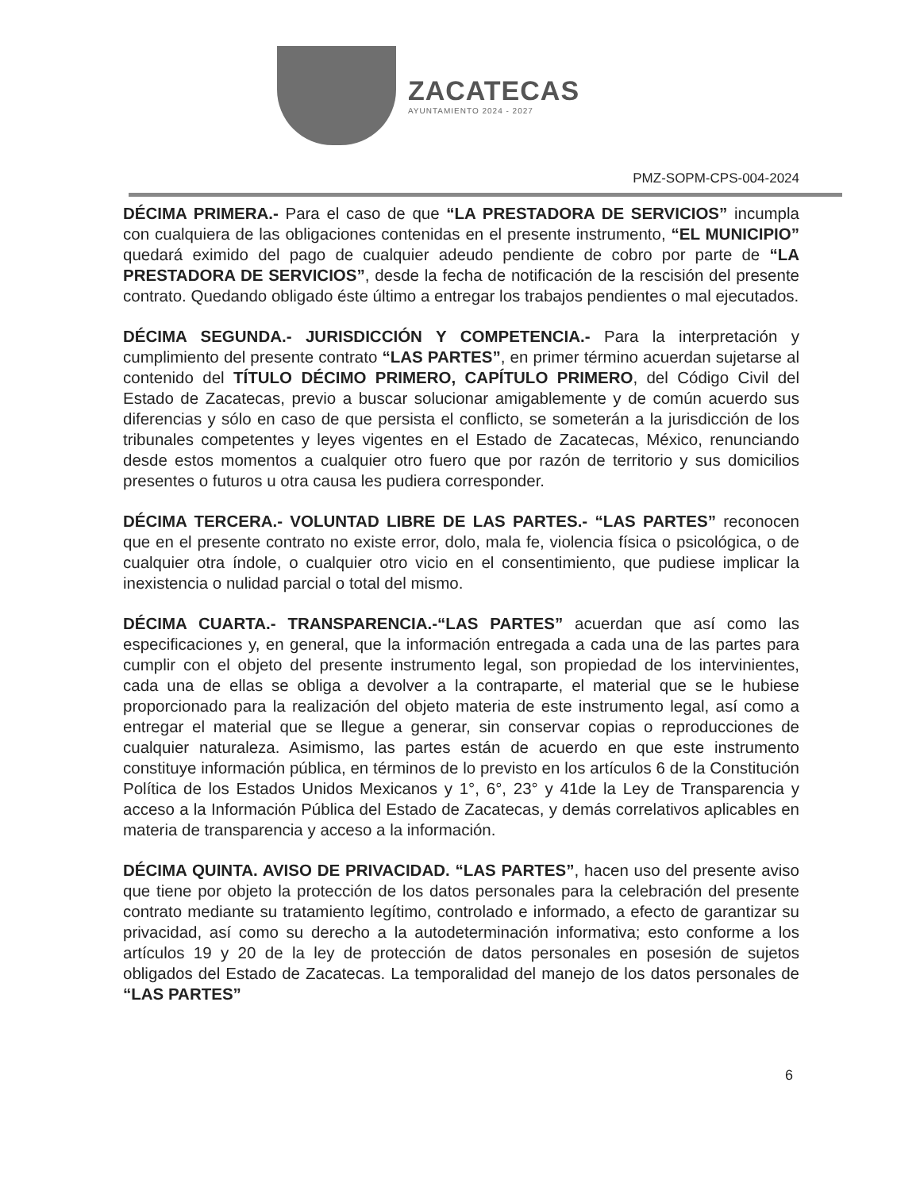ZACATECAS
AYUNTAMIENTO 2024 - 2027
PMZ-SOPM-CPS-004-2024
DÉCIMA PRIMERA.- Para el caso de que “LA PRESTADORA DE SERVICIOS” incumpla con cualquiera de las obligaciones contenidas en el presente instrumento, “EL MUNICIPIO” quedará eximido del pago de cualquier adeudo pendiente de cobro por parte de “LA PRESTADORA DE SERVICIOS”, desde la fecha de notificación de la rescisión del presente contrato. Quedando obligado éste último a entregar los trabajos pendientes o mal ejecutados.
DÉCIMA SEGUNDA.- JURISDICCIÓN Y COMPETENCIA.- Para la interpretación y cumplimiento del presente contrato “LAS PARTES”, en primer término acuerdan sujetarse al contenido del TÍTULO DÉCIMO PRIMERO, CAPÍTULO PRIMERO, del Código Civil del Estado de Zacatecas, previo a buscar solucionar amigablemente y de común acuerdo sus diferencias y sólo en caso de que persista el conflicto, se someterán a la jurisdicción de los tribunales competentes y leyes vigentes en el Estado de Zacatecas, México, renunciando desde estos momentos a cualquier otro fuero que por razón de territorio y sus domicilios presentes o futuros u otra causa les pudiera corresponder.
DÉCIMA TERCERA.- VOLUNTAD LIBRE DE LAS PARTES.- “LAS PARTES” reconocen que en el presente contrato no existe error, dolo, mala fe, violencia física o psicológica, o de cualquier otra índole, o cualquier otro vicio en el consentimiento, que pudiese implicar la inexistencia o nulidad parcial o total del mismo.
DÉCIMA CUARTA.- TRANSPARENCIA.-“LAS PARTES” acuerdan que así como las especificaciones y, en general, que la información entregada a cada una de las partes para cumplir con el objeto del presente instrumento legal, son propiedad de los intervinientes, cada una de ellas se obliga a devolver a la contraparte, el material que se le hubiese proporcionado para la realización del objeto materia de este instrumento legal, así como a entregar el material que se llegue a generar, sin conservar copias o reproducciones de cualquier naturaleza. Asimismo, las partes están de acuerdo en que este instrumento constituye información pública, en términos de lo previsto en los artículos 6 de la Constitución Política de los Estados Unidos Mexicanos y 1°, 6°, 23° y 41de la Ley de Transparencia y acceso a la Información Pública del Estado de Zacatecas, y demás correlativos aplicables en materia de transparencia y acceso a la información.
DÉCIMA QUINTA. AVISO DE PRIVACIDAD. “LAS PARTES”, hacen uso del presente aviso que tiene por objeto la protección de los datos personales para la celebración del presente contrato mediante su tratamiento legítimo, controlado e informado, a efecto de garantizar su privacidad, así como su derecho a la autodeterminación informativa; esto conforme a los artículos 19 y 20 de la ley de protección de datos personales en posesión de sujetos obligados del Estado de Zacatecas. La temporalidad del manejo de los datos personales de “LAS PARTES”
6